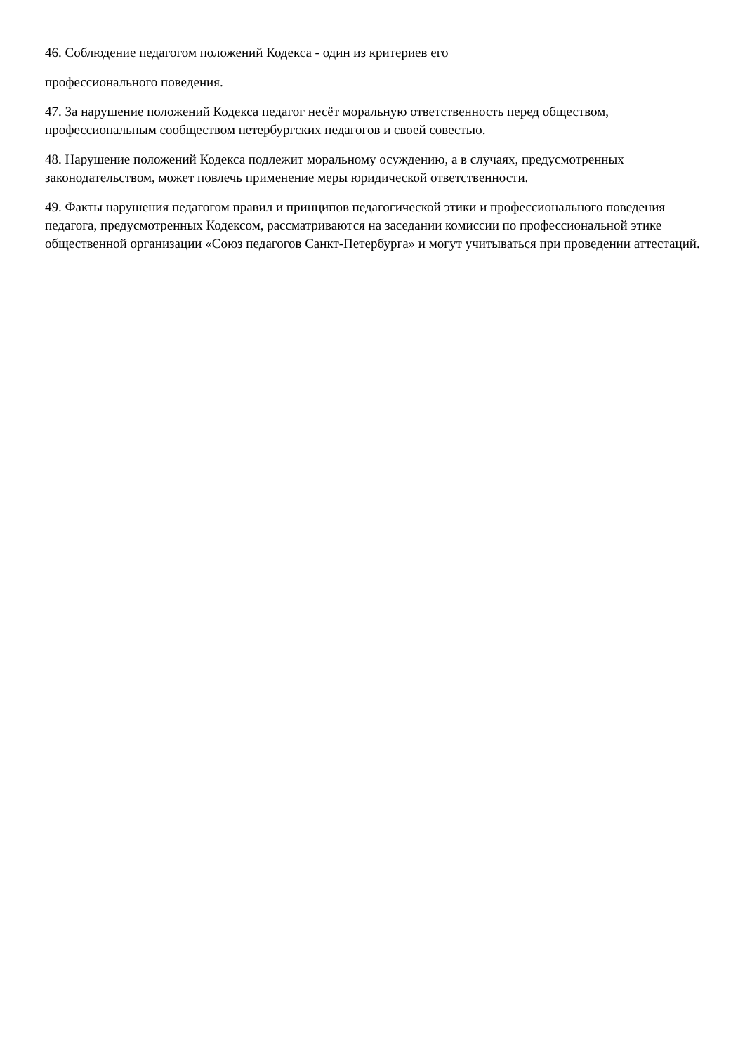46. Соблюдение педагогом положений Кодекса - один из критериев его
профессионального поведения.
47. За нарушение положений Кодекса педагог несёт моральную ответственность перед обществом, профессиональным сообществом петербургских педагогов и своей совестью.
48. Нарушение положений Кодекса подлежит моральному осуждению, а в случаях, предусмотренных законодательством, может повлечь применение меры юридической ответственности.
49. Факты нарушения педагогом правил и принципов педагогической этики и профессионального поведения педагога, предусмотренных Кодексом, рассматриваются на заседании комиссии по профессиональной этике общественной организации «Союз педагогов Санкт-Петербурга» и могут учитываться при проведении аттестаций.